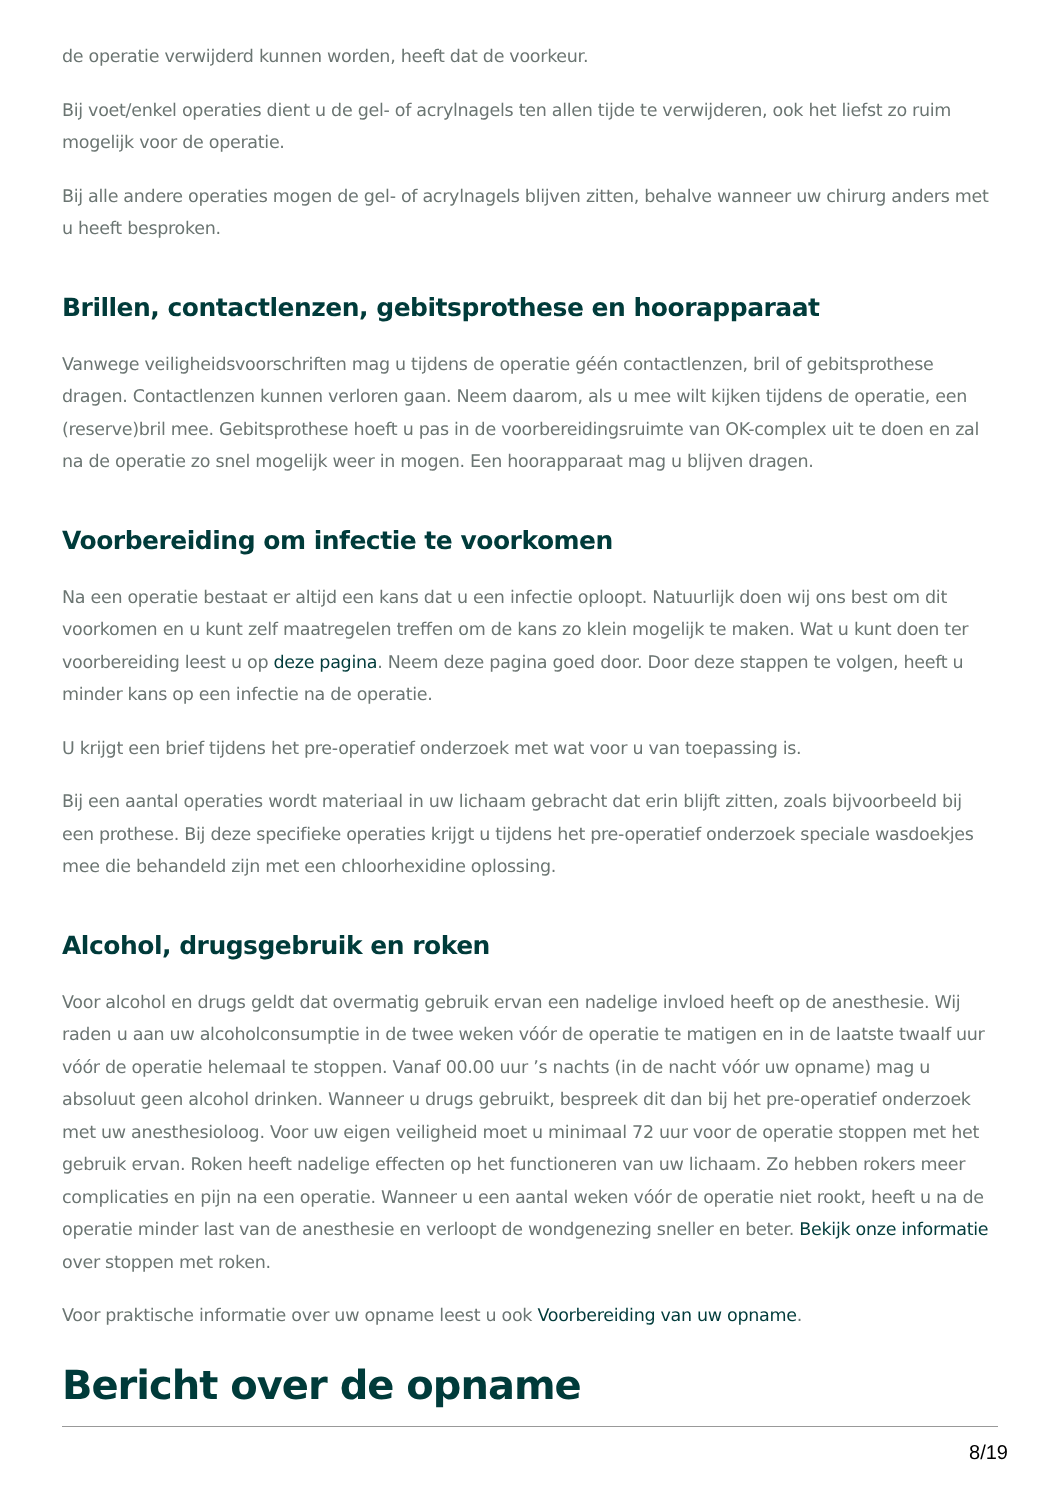de operatie verwijderd kunnen worden, heeft dat de voorkeur.
Bij voet/enkel operaties dient u de gel- of acrylnagels ten allen tijde te verwijderen, ook het liefst zo ruim mogelijk voor de operatie.
Bij alle andere operaties mogen de gel- of acrylnagels blijven zitten, behalve wanneer uw chirurg anders met u heeft besproken.
Brillen, contactlenzen, gebitsprothese en hoorapparaat
Vanwege veiligheidsvoorschriften mag u tijdens de operatie géén contactlenzen, bril of gebitsprothese dragen. Contactlenzen kunnen verloren gaan. Neem daarom, als u mee wilt kijken tijdens de operatie, een (reserve)bril mee. Gebitsprothese hoeft u pas in de voorbereidingsruimte van OK-complex uit te doen en zal na de operatie zo snel mogelijk weer in mogen. Een hoorapparaat mag u blijven dragen.
Voorbereiding om infectie te voorkomen
Na een operatie bestaat er altijd een kans dat u een infectie oploopt. Natuurlijk doen wij ons best om dit voorkomen en u kunt zelf maatregelen treffen om de kans zo klein mogelijk te maken. Wat u kunt doen ter voorbereiding leest u op deze pagina. Neem deze pagina goed door. Door deze stappen te volgen, heeft u minder kans op een infectie na de operatie.
U krijgt een brief tijdens het pre-operatief onderzoek met wat voor u van toepassing is.
Bij een aantal operaties wordt materiaal in uw lichaam gebracht dat erin blijft zitten, zoals bijvoorbeeld bij een prothese. Bij deze specifieke operaties krijgt u tijdens het pre-operatief onderzoek speciale wasdoekjes mee die behandeld zijn met een chloorhexidine oplossing.
Alcohol, drugsgebruik en roken
Voor alcohol en drugs geldt dat overmatig gebruik ervan een nadelige invloed heeft op de anesthesie. Wij raden u aan uw alcoholconsumptie in de twee weken vóór de operatie te matigen en in de laatste twaalf uur vóór de operatie helemaal te stoppen. Vanaf 00.00 uur ’s nachts (in de nacht vóór uw opname) mag u absoluut geen alcohol drinken. Wanneer u drugs gebruikt, bespreek dit dan bij het pre-operatief onderzoek met uw anesthesioloog. Voor uw eigen veiligheid moet u minimaal 72 uur voor de operatie stoppen met het gebruik ervan. Roken heeft nadelige effecten op het functioneren van uw lichaam. Zo hebben rokers meer complicaties en pijn na een operatie. Wanneer u een aantal weken vóór de operatie niet rookt, heeft u na de operatie minder last van de anesthesie en verloopt de wondgenezing sneller en beter. Bekijk onze informatie over stoppen met roken.
Voor praktische informatie over uw opname leest u ook Voorbereiding van uw opname.
Bericht over de opname
8/19